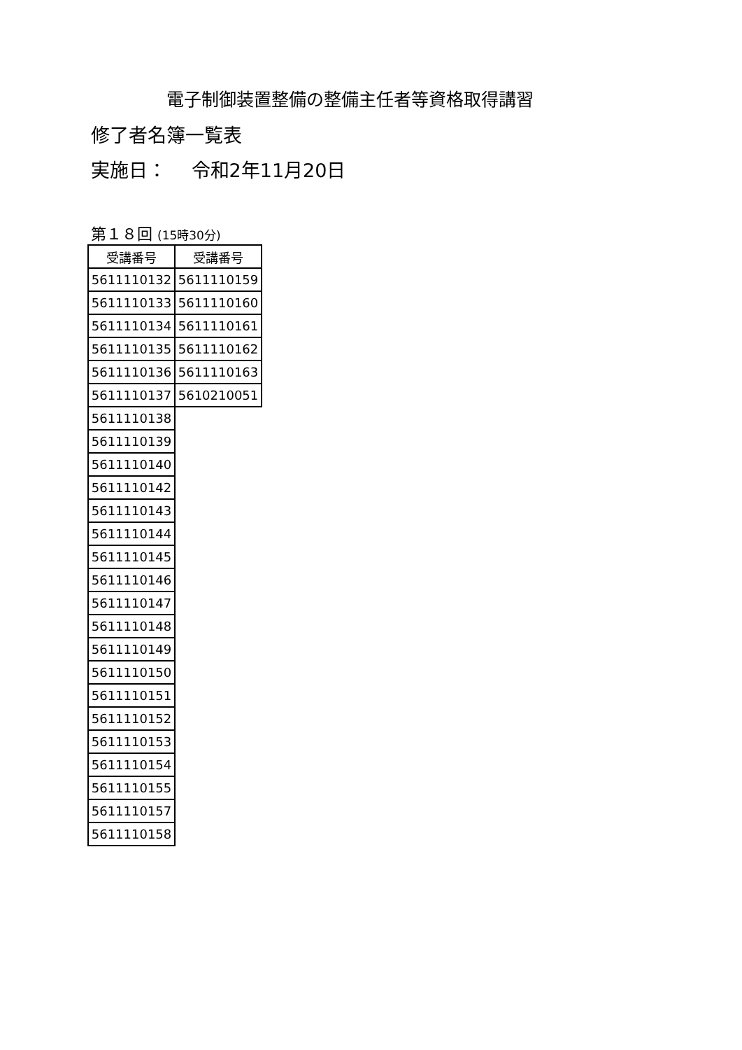電子制御装置整備の整備主任者等資格取得講習
修了者名簿一覧表
実施日：　 令和2年11月20日
第１８回 (15時30分)
| 受講番号 | 受講番号 |
| 5611110132 | 5611110159 |
| 5611110133 | 5611110160 |
| 5611110134 | 5611110161 |
| 5611110135 | 5611110162 |
| 5611110136 | 5611110163 |
| 5611110137 | 5610210051 |
| 5611110138 | |
| 5611110139 | |
| 5611110140 | |
| 5611110142 | |
| 5611110143 | |
| 5611110144 | |
| 5611110145 | |
| 5611110146 | |
| 5611110147 | |
| 5611110148 | |
| 5611110149 | |
| 5611110150 | |
| 5611110151 | |
| 5611110152 | |
| 5611110153 | |
| 5611110154 | |
| 5611110155 | |
| 5611110157 | |
| 5611110158 | |